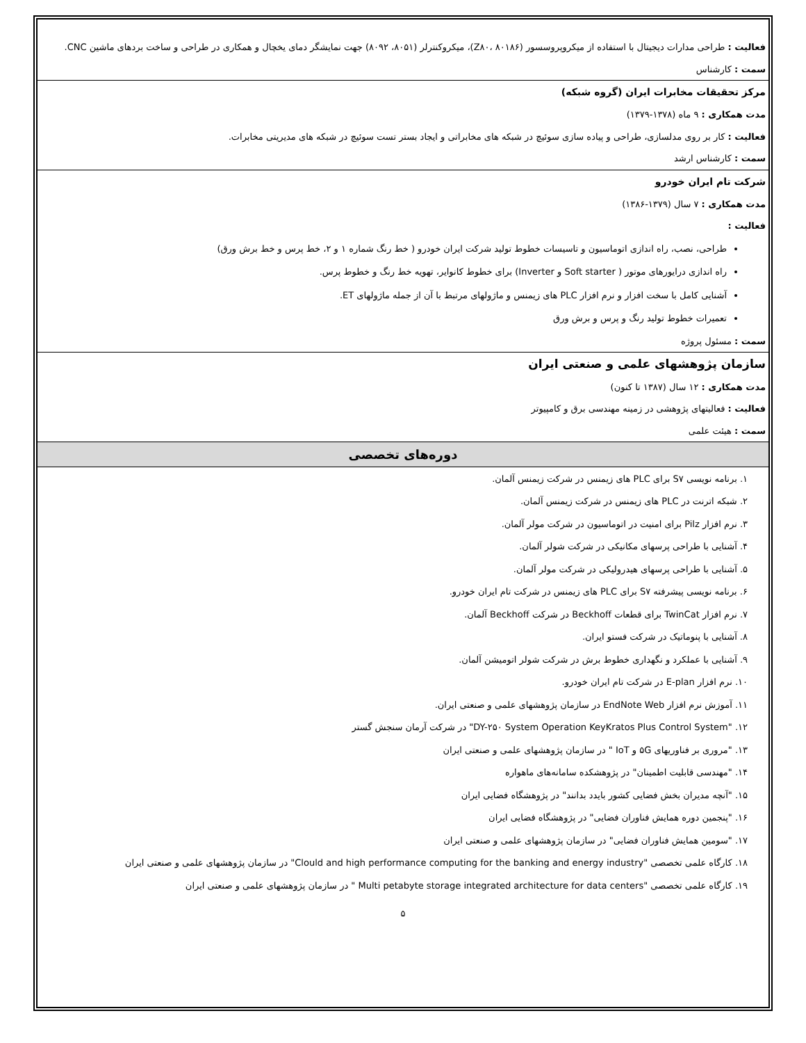فعالیت : طراحی مدارات دیجیتال با استفاده از میکروپروسسور (Z۸۰، ۸۰۱۸۶)، میکروکنترلر (۸۰۵۱، ۸۰۹۲) جهت نمایشگر دمای یخچال و همکاری در طراحی و ساخت بردهای ماشین CNC.
سمت : کارشناس
مرکز تحقیقات مخابرات ایران (گروه شبکه)
مدت همکاری : ۹ ماه (۱۳۷۸-۱۳۷۹)
فعالیت : کار بر روی مدلسازی، طراحی و پیاده سازی سوئیچ در شبکه های مخابراتی و ایجاد بستر تست سوئیچ در شبکه های مدیریتی مخابرات.
سمت : کارشناس ارشد
شرکت تام ایران خودرو
مدت همکاری : ۷ سال (۱۳۷۹-۱۳۸۶)
فعالیت :
طراحی، نصب، راه اندازی اتوماسیون و تاسیسات خطوط تولید شرکت ایران خودرو ( خط رنگ شماره ۱ و ۲، خط پرس و خط برش ورق)
راه اندازی درایورهای موتور ( Soft starter و Inverter) برای خطوط کانوایر، تهویه خط رنگ و خطوط پرس.
آشنایی کامل با سخت افزار و نرم افزار PLC های زیمنس و ماژولهای مرتبط با آن از جمله ماژولهای ET.
تعمیرات خطوط تولید رنگ و پرس و برش ورق
سمت : مسئول پروژه
سازمان پژوهشهای علمی و صنعتی ایران
مدت همکاری : ۱۲ سال (۱۳۸۷ تا کنون)
فعالیت : فعالیتهای پژوهشی در زمینه مهندسی برق و کامپیوتر
سمت : هیئت علمی
دوره‌های تخصصی
۱. برنامه نویسی S۷ برای PLC های زیمنس در شرکت زیمنس آلمان.
۲. شبکه اترنت در PLC های زیمنس در شرکت زیمنس آلمان.
۳. نرم افزار Pilz برای امنیت در اتوماسیون در شرکت مولر آلمان.
۴. آشنایی با طراحی پرسهای مکانیکی در شرکت شولر آلمان.
۵. آشنایی با طراحی پرسهای هیدرولیکی در شرکت مولر آلمان.
۶. برنامه نویسی پیشرفته S۷ برای PLC های زیمنس در شرکت تام ایران خودرو.
۷. نرم افزار TwinCat برای قطعات Beckhoff در شرکت Beckhoff آلمان.
۸. آشنایی با پنوماتیک در شرکت فستو ایران.
۹. آشنایی با عملکرد و نگهداری خطوط برش در شرکت شولر اتومیشن آلمان.
۱۰. نرم افزار E-plan در شرکت تام ایران خودرو.
۱۱. آموزش نرم افزار EndNote Web در سازمان پژوهشهای علمی و صنعتی ایران.
۱۲. "DY-۲۵۰ System Operation KeyKratos Plus Control System" در شرکت آرمان سنجش گستر
۱۳. "مروری بر فناوریهای ۵G و IoT " در سازمان پژوهشهای علمی و صنعتی ایران
۱۴. "مهندسی قابلیت اطمینان" در پژوهشکده سامانه‌های ماهواره
۱۵. "آنچه مدیران بخش فضایی کشور بایدد بدانند" در پژوهشگاه فضایی ایران
۱۶. "پنجمین دوره همایش فناوران فضایی" در پژوهشگاه فضایی ایران
۱۷. "سومین همایش فناوران فضایی" در سازمان پژوهشهای علمی و صنعتی ایران
۱۸. کارگاه علمی تخصصی "Clould and high performance computing for the banking and energy industry" در سازمان پژوهشهای علمی و صنعتی ایران
۱۹. کارگاه علمی تخصصی "Multi petabyte storage integrated architecture for data centers " در سازمان پژوهشهای علمی و صنعتی ایران
۵